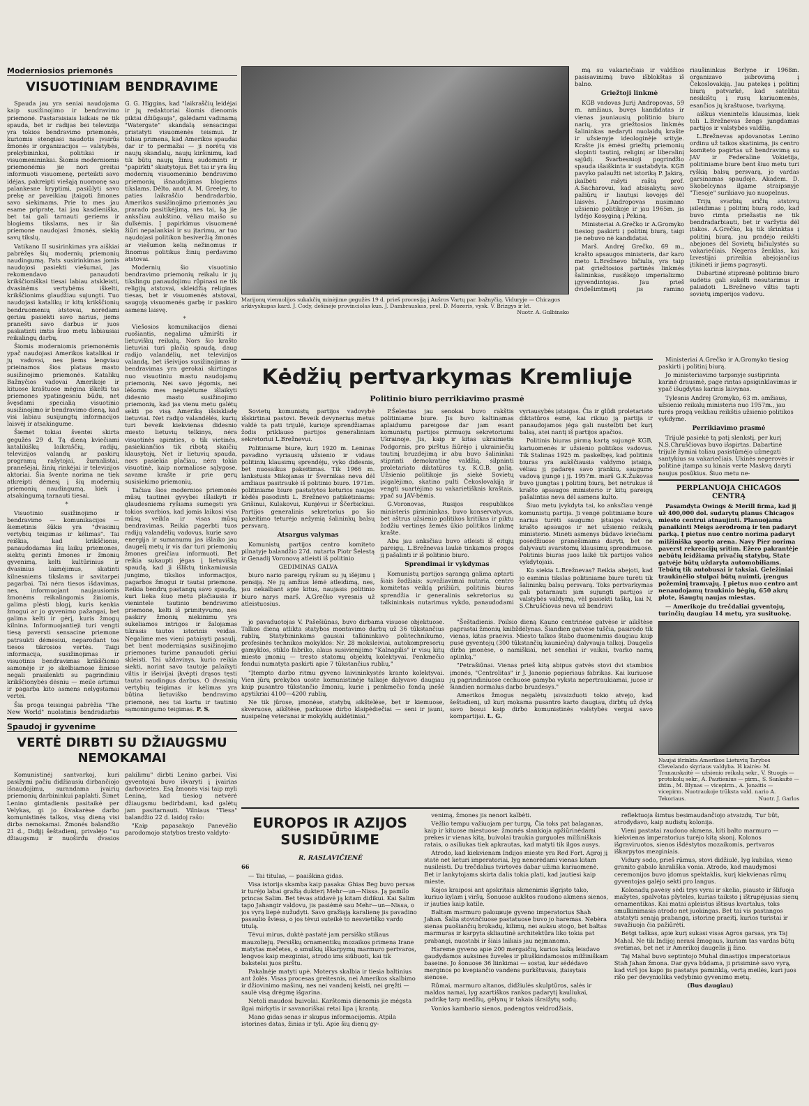Moderniosios priemonės
VISUOTINIAM BENDRAVIME
Spauda jau yra seniai naudojama kaip susižinojimo ir bendravimo priemonė. Pastaraisiais laikais ne tik spauda, bet ir radijas bei televizija yra tokios bendravimo priemonės, kuriomis stengiasi naudotis įvairūs žmonės ir organizacijos — valstybės, prekybininkai, politikai ir visuomenininkai. Šiomis moderniomis priemonėmis jie nori greitai informuoti visuomenę, perteikti savo idėjas, pakreipti viešąją nuomonę sau palankesne kryptimi, pasiūlyti savo prekę ar paveikiau įtaigoti žmones savo siekimams. Prie to mes jau esame pripratę, tai jau kasdieniška, bet tai gali tarnauti geriems ir blogiems tikslams, nes ir šia priemone naudojasi žmonės, siekią savų tikslų.
Vatikano II susirinkimas yra aiškiai pabrėžęs šių modernių priemonių naudingumą. Pats susirinkimas jomis naudojosi pasiekti viešumai, jas rekomendavo panaudoti krikščioniškai tiesai labiau atskleisti, dvasinėms vertybėms iškelti, krikščionims glaudžiau sujungti. Tuo naudojasi katalikų ir kitų krikščionių bendruomenių atstovai, norėdami geriau pasiekti savo narius, jiems pranešti savo darbus ir juos paskatinti imtis šiuo metu labiausiai reikalingų darbų.
Šiomis moderniomis priemonėmis ypač naudojasi Amerikos katalikai ir jų vadovai, nes jiems lengviau prieinamos šios plataus masto susižinojimo priemonės. Katalikų Bažnyčios vadovai Amerikoje ir kituose kraštuose mėgina iškelti tas priemones ypatingesniu būdu, net švęsdami specialią visuotinio susižinojimo ir bendravimo dieną, kad visi labiau susijungtų informacijos laisvėj ir atsakingume.
Šiemet tokiai šventei skirta gegužės 29 d. Tą dieną kviečiami katalikiškų laikraščių, radijų, televizijos valandų ar paskirų programų rašytojai, žurnalistai, pranešėjai, žinių rinkėjai ir televizijos aktoriai. Šia švente norima ne tiek atkreipti dėmesį į šių modernių priemonių naudingumą, kiek į atsakingumą tarnauti tiesai.
*
Visuotinio susižinojimo ir bendravimo — komunikacijos — šiemetinis šūkis yra "dvasinių vertybių teigimas ir kėlimas". Tai reiškia, kad krikščionis, panaudodamas šių laikų priemones, siektų gerinti žmones ir žmonių gyvenimą, kelti kultūrinius ir dvasinius laimėjimus, skatinti kilnesniems tikslams ir savitarpei pagarbai. Tai nėra tiesos išdavimas, nes, informuojant naujausiomis žmonėms reikalingomis žiniomis, galima plėsti blogį, kuris kenkia žmogui ar jo gyvenimo pažangai, bet galima kelti ir gėrį, kuris žmogų kilnina. Informuojantieji turi vengti tiesą paversti sensacine priemone patraukti dėmesiui, neparodant tos tiesos tikrosios vertės. Taigi informacija, susižinojimas ir visuotinis bendravimas krikščionio samonėje ir jo skelbiamose žiniose negali prasilenkti su pagrindiniu krikščionybės dėsniu — meile artimui ir pagarba kito asmens nelygstamai vertei.
Šia proga teisingai pabrėžia "The New World" nuolatinis bendradarbis G. G. Higgins, kad "laikraščių leidėjai ir jų redaktoriai šiomis dienomis piktai džiūgauja", galėdami vadinamą "Watergate" skandalą sensacingai pristatyti visuomenės teismui. Ir toliau primena, kad Amerikos spaudai dar ir to permažai — ji norėtų vis naujų skandalų, naujų kiršinimų, kad tik būtų naujų žinių sudominti ir "papirkti" skaitytojui. Bet tai ir yra šių modernių visuomeninio bendravimo priemonių išnaudojimas blogiems tikslams. Dėlto, anot A. M. Greeley, to paties laikraščio bendradarbio, Amerikos susižinojimo priemonės jau prarado pasitikėjimą, nes tai, ką jie anksčiau aukštino, vėliau maišo su dulkėmis. Į papirkimus visuomenė žiūri nepalankiai ir su įtarimu, ar tuo nąudojasi politikon besiveržią žmonės ar viešumon kelią nežinomus ir žinomus politikus žinių perdavimo atstovai.
Modernių šio visuotinio bendravimo priemonių reikalu ir jų tikslingu panaudojimu rūpinasi ne tik religijų atstovai, skleidžią religines tiesas, bet ir visuomenės atstovai, saugoją visuomenės garbę ir paskiro asmens laisvę.
*
Viešosios komunikacijos dienai ruošiantis, negalima užmiršti ir lietuviškų reikalų. Nors šio krašto lietuviai turi plačią spaudą, daug radijo valandėlių, net televizijos valandą, bet išeivijos susižinojimas ir bendravimas yra gerokai skirtingas nuo visuotiniu mastu naudojamų priemonių. Nei savo jėgomis, nei lėšomis mes negalėtume išlaikyti didesnio masto susižinojimo priemonių, kad jas vienu metu galėtų sekti po visą Ameriką išsiskladę lietuviai. Net radijo valandėlės, kurių turi beveik kiekvienas didesnio miesto lietuvių telkinys, nėra visuotinės apimties, o tik vietinės, pasiekiančios tik ribotą skaičių klausytojų. Net ir lietuvių spauda, nors pasiekia plačiau, nėra tokia visuotinė, kaip normaliose sąlygose, savame krašte ir prie gerų susisiekimo priemonių.
Tačiau šios modernios priemonės mūsų tautinei gyvybei išlaikyti ir glaudesniems ryšiams sumegsti yra tokios svarbios, kad jomis laikosi visa mūsų veikla ir visas mūsų bendravimas. Reikia pagerbti tuos radijų valandėlių vadovus, kurie savo energija ir sumanumu jas išlaiko jau daugelį metų ir vis dar turi priemonių žmones greičiau informuoti. Bet reikia sukaupti jėgas į lietuvišką spaudą, kad ji išliktų tinkamiausia jungimo, tikslios informacijos, pagarbos žmogui ir tautai priemone. Reikia bendrų pastangų savo spaudą, kuri lieka šiuo metu plačiausia ir vienintele tautinio bendravimo priemone, kelti iš primityvumo, nes paskiry žmonių niekinimu yra sukeliamos intrigos ir žalojamas tikrasis tautos istorinis veidas. Negalime mes vieni pataisyti pasaulį, bet bent moderniąsias susižinojimo priemones turime panaudoti gėriui skleisti. Tai uždavinys, kurio reikia siekti, norint savo tautoje palaikyti viltis ir išeivijai įkvėpti drąsos tęsti tautai naudingus darbus. O dvasinių vertybių teigimas ir kėlimas yra būtina lietuviško bendravimo priemonė, nes tai kartu ir tautinio sąmoningumo teigimas. P. S.
Spaudoj ir gyvenime
VERTĖ DIRBTI SU DŽIAUGSMU NEMOKAMAI
Komunistinėj santvarkoj, kuri pasižymi pačiu didžiausiu dirbančiojo išnaudojimu, surandama įvairių priemonių darbininkui paplakti. Šimet Lenino gimtadienis pasitaikė per Velykas, gi jo šivakarėse darbo komunistinės talkos, visą dieną visi dirba nemokamai. Žmonės balandžio 21 d., Didįjį šeštadienį, privalėjo "su džiaugsmu ir nuoširdu dvasios pakilimu" dirbti Lenino garbei. Visi gyventojai buvo išvaryti į įvairias darbovietes. Esą žmonės visi taip myli Leniną, kad tiesiog netvėrė džiaugsmu bedirbdami, kad galėtų jam pasitarnauti. Vilniaus "Tiesa" balandžio 22 d. laidoj rašo:
"Kaip papasakojo Panevėžio parodomojo statybos tresto valdyto-
Marijonų vienuolijos sukakčių minėjime gegužės 19 d. prieš procesiją į Aušros Vartų par. bažnyčią. Viduryje — Chicagos arkivyskupas kard. J. Cody, dešinėje provinciolas kun. J. Dambrauskas, prel. D. Mozeris, vysk. V. Brizgys ir kt. Nuotr. A. Gulbinsko
mą su vakariečiais ir valdžios pasisavinimą buvo išblokštas iš balno.
Griežtoji linkmė
KGB vadovas Jurij Andropovas, 59 m. amžiaus, buvęs kandidatas ir vienas jauniausių politinio biuro narių, yra griežtosios linkmės šalininkas nedaryti nuolaidų krašte ir užsienyje ideologinėje srityje. Krašte jis ėmėsi griežtų priemonių slopinti tautinį, religinį ar liberalinį sąjūdį. Svarbesnioji pogrindžio spauda išaiškinta ir sustabdyta. KGB pavyko palaužti net istoriką P. Jakirą, įkalbėti rašyti raštą prof. A.Sacharovui, kad atsisakytų savo pažiūrų ir liautųsi kovojęs dėl laisvės. J.Andropovas nusimano užsienio politikoje ir jau 1965m. jis lydėjo Kosyginą į Pekiną.
Ministeriai A.Grečko ir A.Gromyko tiesiog paskirti į politinį biurą, taigi jie nebuvo nė kandidatai.
Marš. Andrej Grečko, 69 m., krašto apsaugos ministeris, dar karo meto L.Brežnevo bičiulis, yra taip pat griežtosios partinės linkmės šalininkas, rusiškojo imperializmo įgyvendintojas. Jau prieš dvidešimtmetį jis ramino riaušininkus Berlyne ir 1968m. organizavo įsibrovimą į Čekoslovakiją. Jau patekęs į politinį biurą patvarkė, kad satelitai nesikištų į rusų kariuomenės, esančios jų kraštuose, tvarkymą.
aiškus vienintelis klausimas, kiek toli L.Brežnevas žengs jungdamas partijos ir valstybės valdžią.
L.Brežnevas apdovanotas Lenino ordinu už taikos skatinimą, jis centro komiteto pagirtas už bendravimą su JAV ir Federaline Vokietija, politiniame biure bent šiuo metu turi ryškią balsų persvarą, jo vardas garsinamas spaudoje. Akadem. D. Skobelcynas ilgame straipsnyje "Tiesoje" surikiavo juo nuopelnus.
Trijų svarbių sričių atstovų įsileidimas į politinį biurą rodo, kad buvo rimta priežastis ne tik bendradarbiauti, bet ir varžytis dėl įtakos. A.Grečko, ką tik išrinktas į politinį biurą, jau pradėjo reikšti abejones dėl Sovietų bičiulystės su vakariečiais. Negeras ženklas, kai Izvestijai prireikia abejojančius įtikinėti ir jiems pagrasyti.
Dabartinė stipresnė politinio biuro sudėtis gali sukelti nesutarimus ir palaidoti L.Brežnevo viltis tapti sovietų imperijos vadovu.
Kėdžių pertvarkymas Kremliuje
Politinio biuro perrikiavimo prasmė
Sovietų komunistų partijos vadovybė išskirtinai pastovi. Beveik devynerius metus valdė ta pati trijulė, kurioje sprendžiamas žodis priklauso partijos generaliniam sekretoriui L.Brežnevui.
Politiniame biure, kurį 1920 m. Leninas pavadino vyriausių užsienio ir vidaus politinių klausimų sprendėju, vyko didesnis, bet nuosaikus pakeitimas. Tik 1966 m. lankstusis Mikojanas ir Švernikas neva dėl amžiaus pasitraukė iš politinio biuro. 1971m. politiniame biure pastatytos keturios naujos kėdės pasodinti L. Brežnevo patikėtiniams: Grišinui, Kulakovui, Kunjėvui ir Ščerbickiui. Partijos generalinis sekretorius po šio pakeitimo teturėjo nežymią šalininkų balsų persvarą.
Atsargus valymas
Komunistų partijos centro komiteto pilnatyje balandžio 27d. nutarta Piotr Šelestą ir Genadij Voronovą atleisti iš politinio
GEDIMINAS GALVA
biuro nario pareigų ryšium su jų išėjimu į pensiją. Ne jų amžius lėmė atleidimą, nes, jau nekalbant apie kitus, naujasis politinio biuro narys marš. A.Grečko vyresnis už atleistuosius.
P.Šelestas jau senokai buvo rakštis politiniame biure. Jis buvo kaltinamas aplaidumu pareigose dar jam esant komunistų partijos pirmuoju sekretoriumi Ukrainoje. Jis, kaip ir kitas ukrainietis Podgornis, pro pirštus žiūrėjo į ukrainiečių tautinį bruzdėjimą ir abu buvo šalininkai stiprinti demokratinę valdžią, silpninti proletariato diktatūros t.y. K.G.B, galią. Užsienio politikoje jis siekė Sovietų įsigalėjimo, skatino pulti Čekoslovakiją ir vengti suartėjimo su vakarietiškais kraštais, ypač su JAV-bėmis.
G.Voronovas, Rusijos respublikos ministeris pirmininkas, buvo konservatyvus, bet aštrus užsienio politikos kritikas ir piktu žodžiu vertinęs žemės ūkio politikos linkmę krašte.
Abu jau anksčiau buvo atleisti iš eitųjų pareigų. L.Brežnevas laukė tinkamos progos jį pašalinti ir iš politinio biuro.
Sprendimai ir vykdymas
Komunistų partijos sąrangą galima aptarti šiais žodžiais: suvažiavimai nutaria, centro komitetas veiklą prižiūri, politinis biuras sprendžia ir generalinis sekretorius su talkininkais nutarimus vykdo, panaudodami vyriausybės įstaigas. Čia ir glūdi proletariato diktatūros esmė, kai rikiuo ją partija ir panaudojamos jėga gali nustelbti bet kurį balsą, atei nantį iš partijos apačios.
Politinis biuras pirmą kartą sujungė KGB, kariuomenės ir užsienio politikos vadovus. Tik Stalinas 1925 m. paskelbęs, kad politinis biuras yra aukščiausia valdymo įstaiga, vėliau jį padaręs savo įrankiu, saugumo vadovą įjungė į jį. 1957m. marš G.K.Žukovas buvo įjungtas į politinį biurą, bet netrukus iš krašto apsaugos ministerio ir kitų pareigų pašalintas neva dėl asmens kulto.
Šiuo metu įvykdyta tai, ko anksčiau vengė komunistų partija. Ji vengė politiniame biure narius turėti saugumo įstaigos vadovą, krašto apsaugos ir net užsienio reikalų ministerio. Minėti asmenys būdavo kviečiami posėdžiuose pranešimams daryti, bet ne dalyvauti svarstomų klausimų sprendimuose. Politinis biuras juos laikė tik partijos valios vykdytojais.
Ko siekia L.Brežnevas? Reikia abejoti, kad jo esminis tikslas politiniame biure turėti tik šalininkų balsų persvarą. Toks pertvarkymas gali patarnauti jam sujungti partijos ir valstybės valdymą, vėl pasiekti tašką, kai N. S.Chruščiovas neva už bendravi
Ministeriai A.Grečko ir A.Gromyko tiesiog paskirti į politinį biurą.
Jo ministeriavimo tarpsnyje sustiprinta karinė drausmė, page rintas apsiginklavimas ir ypač išugdytas karinis laivynas.
Tylesnis Andrej Gromyko, 63 m. amžiaus, užsienio reikalų ministeris nuo 1957m., jau turės progą veikliau reikštis užsienio politikos vykdyme.
Perrikiavimo prasmė
Trijulė pasiekė tą patį slenkstį, per kurį N.S.Chruščiovas buvo išspirtas. Dabartinė trijulė žymiai toliau pasistūmėjo užmegzti santykius su vakariečiais. Ukinės negerovės ir politinė įtampa su kinais verte Maskvą daryti naujus posūkius. Šiuo metu ne-
PERPLANUOJA CHICAGOS CENTRĄ
Pasamdyta Owings & Merill firma, kad jį už 400,000 dol. sudarytų planus Chicagos miesto centrui atnaujinti. Planuojama panaikinti Meigs aerodromą ir ten padaryt parką. Į pietus nuo centro norima padaryt milžiniška sporto arena. Navy Pier norima paverst rekreacijų sritim. Ežero pakrantėje nebūtų leidžiama privačių statybų. State gatvėje būtų uždaryta automobiliams. Tebūtų tik autobusai ir taksiai. Geležiniai traukinėlio stulpai būtų nuimti, įrengus požeminį tramvajų. Į pietus nuo centro ant nenaudojamų traukinio bėgių, 650 akrų plote, išaugtų naujas miestas.
— Amerikoje du trečdaliai gyventojų, turinčių daugiau 14 metų, yra susituokę.
jo pavaduotojas V. Pašešiūnas, buvo dirbama visuose objektuose. Talkos dieną atlikta statybos montavimo darbų už 36 tūkstančius rublių. Statybininkams gausiai talkininkavo politechnikumo, profesinės technikos mokyklos: Nr. 28 moksleiviai, autokompresorių gamyklos, stiklo fabriko, alaus susivienijimo "Kalnapilis" ir visų kitų miesto įmonių — tresto statomų objektų kolektyvai. Penkmečio fondui numatyta paskirti apie 7 tūkstančius rublių."
"Įtempto darbo ritmu gyveno laivininkystės kranto kolektyvai. Vien jūrų prekybos uoste komunistinėje talkoje dalyvavo daugiau kaip pusantro tūkstančio žmonių, kurie į penkmečio fondą įnešė apytikriai 4100—4200 rublių.
Ne tik jūrose, įmonėse, statybų aikštelėse, bet ir kiemuose, skveruose, aikštėse, parkuose dirbo klaipėdiečiai — seni ir jauni, nusipelnę veteranai ir mokyklų auklėtiniai."
"Šeštadienis. Poilsio dieną Kauno centrinėse gatvėse ir aikštėse paprastai žmonių knibždėlynas. Šiandien gatvėse tuščia, pasirodo tik vienas, kitas praeivis. Miesto talkos štabo duomenimis daugiau kaip pusė gyventojų (300 tūkstančių kauniečių) dalyvauja talkoj. Daugelis dirba įmonėse, o namiškiai, net seneliai ir vaikai, tvarko namų aplinką."
"Petrašiūnai. Vienas prieš kitą abipus gatvės stovi dvi stambios įmonės, "Centrolitas" ir J. Janonio popieriaus fabrikas. Kai kuriuose jų pagrindiniuose cechuose gamyba vyksta nepertraukiamai, juose ir šiandien normalus darbo bruzdesys."
Amerikos žmogus negalėtų įsivaizduoti tokio atvejo, kad šeštadienį, už kurį mokama pusantro karto daugiau, dirbtų už dyką savo bosui kaip dirbo komunistinės valstybės vergai savo kompartijai. L. G.
Naujai išrinkta Amerikos Lietuvių Tarybos Clevelando skyriaus valdyba. Iš kairės: M. Tranauskaitė — užsienio reikalų sekr., V. Stuogis — protokolų sekr., A. Pautienius — pirm., S. Sankaitė — iždin., M. Blynas — vicepirm., A. Jonaitis — vicepirm. Nuotraukoje trūksta vald. nario A. Tekoriaus. Nuotr. J. Garlos
EUROPOS IR AZIJOS SUSIDŪRIME
R. RASLAVIČIENĖ
66
— Tai titulas, — paaiškina gidas.
Visa istorija skamba kaip pasaka: Ghias Beg buvo persas ir turėjo labai gražią dukterį Mehr—un—Nissa. Ją pamilo princas Salim. Bet tėvas atidavė ją kitam didikui. Kai Salim tapo Jahangir valdovu, jis pasiėmė sau Mehr—un—Nissa, o jos vyrą liepė nužudyti. Savo gražiąją karalienę jis pavadino pasaulio šviesa, o jos tėvui suteikė to nesvietiško vardo titulą.
Tėvui mirus, duktė pastatė jam persiško stiliaus mauzoliejų. Persiškų ornamentikų mozaikos primena Irane matytas mečetes, o smulkių iškarpymų marmuro pertvaros, lengvos kaip mezginiai, atrodo ims siūbuoti, kai tik bakstelsi juos pirštu.
Pakalnėje matyti upė. Moterys skalbia ir tiesia baltinius ant žolės. Visas procesas greitesnis, nei Amerikos skalbimo ir džiovinimo mašinų, nes nei vandenį keisti, nei gręžti — saulė visą drėgmę išgarina.
Netoli maudosi buivolai. Karštomis dienomis jie mėgsta ilgai mirkytis ir savanoriškai retai lipa į krantą.
Mano gidas senas ir skupus informacijomis. Atpila istorines datas, žinias ir tyli. Apie šių dienų gy-
venimą, žmones jis nenori kalbėti.
Vėžlio tempu važiuojam per turgų. Čia toks pat balaganas, kaip ir kituose miestuose: žmonės slankioja apžiūrinėdami prekes ir vienas kitą, buivolai traukia gurguoles milžiniškais ratais, o asiliukas tiek apkrautas, kad matyti tik ilgos ausys.
Atrodo, kad kiekvienam Indijos mieste yra Red Fort. Agroj jį statė net keturi imperatoriai, lyg nenorėdami vienas kitam nusileisti. Du trečdalius tvirtovės dabar užima kariuomenė. Bet ir lankytojams skirta dalis tokia plati, kad jautiesi kaip mieste.
Kojos kraiposi ant apskritais akmenimis išgrįsto tako, kuriuo kylam į viršų. Šonuose aukštos raudono akmens sienos, ir jauties kaip katile.
Baltam marmuro paloциuje gyveno imperatorius Shah Jahan. Šalia stovinčiuose pastatuose buvo jo haremas. Nebėra sienas puošiančių brokadų, kilimų, nei auksu stogo, bet baltas marmuras ir karpyta skliautinė architektūra liko tokia pat prabangi, nuostabi ir šiais laikais jau nejmanoma.
Hareme gyveno apie 200 mergaičių, kurios laiką leisdavo gaudydamos auksines žuveles ir pliuškindamosios milžiniškam baseine. Jo šonuose 36 liinkimai — sostai, kur sėdėdavo merginos po kvepiančio vandens purkštuvais, įtaisytais sienose.
Rūmai, marmuro altanos, didžiulės skulptūros, salės ir maldos namai, lyg azartiškos rankos padarytį kauliukai, padrikę tarp medžių, gėlynų ir takais išraižytų sodų.
Vonios kambario sienos, padengtos veidrodžiais,
reflektuoja šimtus besimaudančiojo atvaizdų. Tur būt, atrodydavo, kaip nudistų kolonija.
Vieni pastatai raudono akmens, kiti balto marmuro — kiekvienas imperatorius turėjo kitą skonį. Kolonos išgraviruotos, sienos išdėstytos mozaikomis, pertvaros iškarpytos mezginiais.
Vidury sodo, prieš rūmus, stovi didžiulė, lyg kubilas, vieno granito gabalo karališka vonia. Atrodo, kad maudymosi ceremonijos buvo įdomus spektaklis, kurį kiekvienas rūmų gyventojas galėjo sekti pro langus.
Kolonadų pavėsy sėdi trys vyrai ir skelia, piausto ir šlifuoja mažytes, spalvotas plyteles, kurias taiksto į ištrupėjusias sienų ornamentikas. Kai matai apleistus ištisus kvartalus, toks smulkinimasis atrodo net juokingas. Bet tai vis pastangos atstatyti senąją prabangą, istorinę praeitį, kurios turistai ir suvažiuoja čia pažiūrėti.
Betgi taškas, apie kurį sukasi visas Agros garsas, yra Taj Mahal. Ne tik Indijoj nerasi žmogaus, kuriam tas vardas būtų svetimas, bet net ir Amerikoj daugelis jį žino.
Taj Mahal buvo septintojo Muhal dinastijos imperatoriaus Stah Jahan žmona. Dar gyva būdama, ji prisiminė savo vyrą, kad virš jos kapo jis pastatys paminklą, vertą meilės, kuri juos rišo per devyniolika vedybinio gyvenimo metų.
(Bus daugiau)